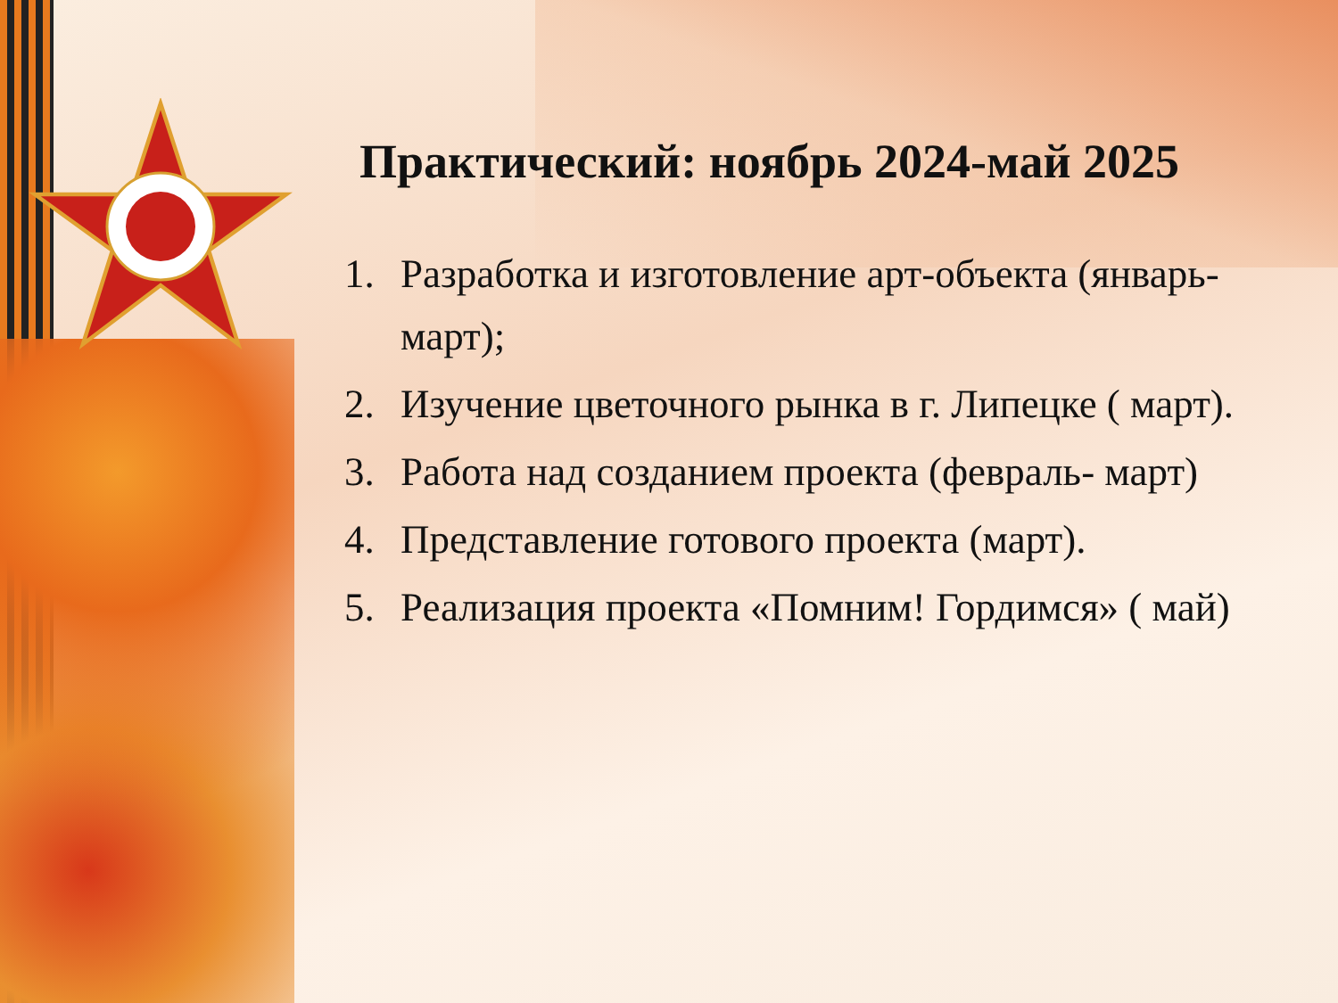Практический: ноябрь 2024-май 2025
1. Разработка и изготовление арт-объекта (январь-март);
2. Изучение цветочного рынка в г. Липецке ( март).
3. Работа над созданием проекта (февраль- март)
4. Представление готового проекта (март).
5. Реализация проекта «Помним! Гордимся» ( май)